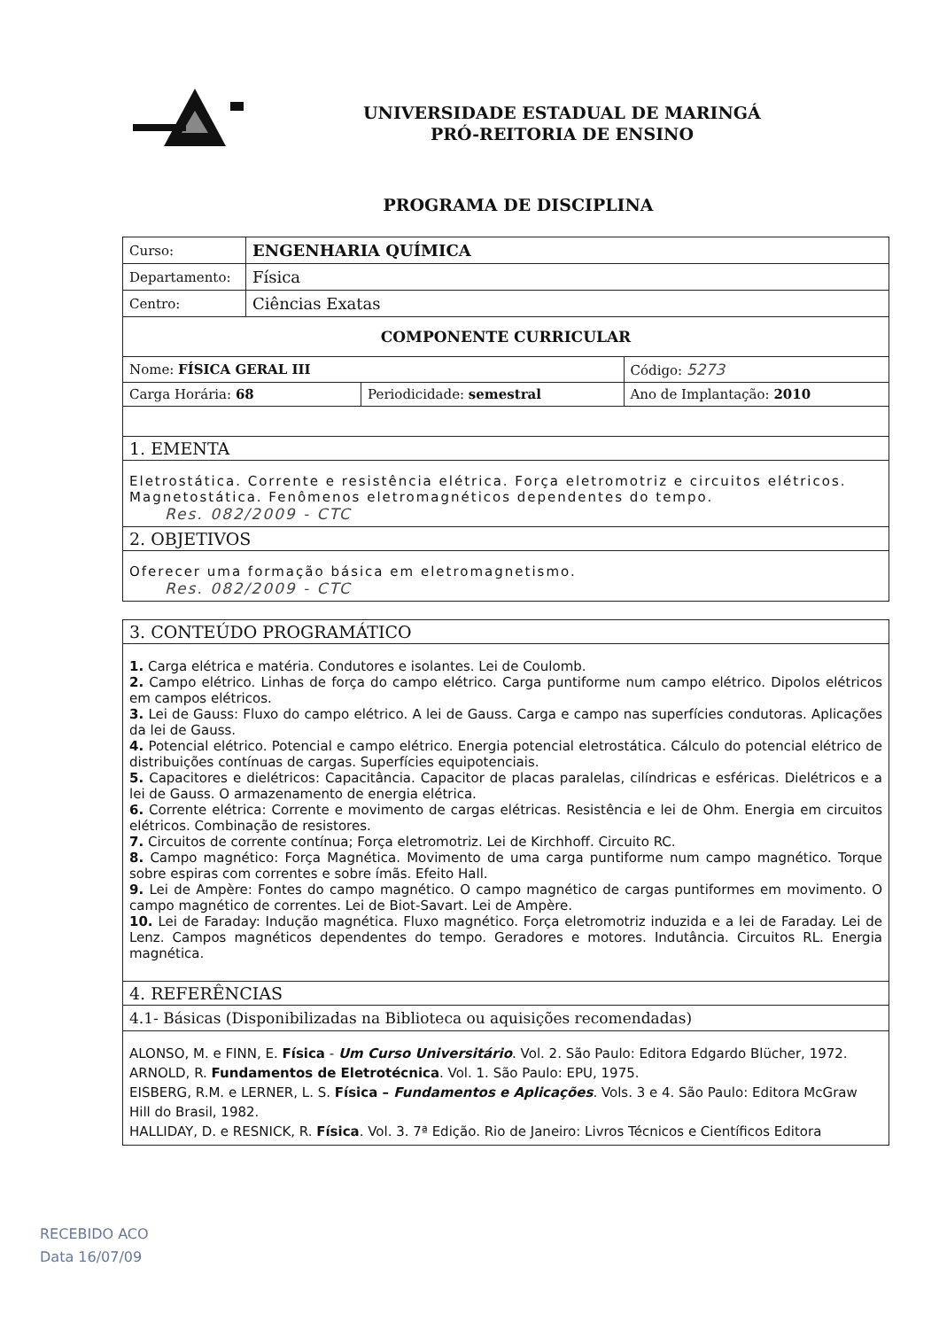UNIVERSIDADE ESTADUAL DE MARINGÁ
PRÓ-REITORIA DE ENSINO
PROGRAMA DE DISCIPLINA
| Curso: | ENGENHARIA QUÍMICA | | |
| Departamento: | Física | | |
| Centro: | Ciências Exatas | | |
| COMPONENTE CURRICULAR | | | |
| Nome: FÍSICA GERAL III | | | Código: 5273 |
| Carga Horária: 68 | | Periodicidade: semestral | Ano de Implantação: 2010 |
| 1. EMENTA | | | |
| Eletrostática. Corrente e resistência elétrica. Força eletromotriz e circuitos elétricos. Magnetostática. Fenômenos eletromagnéticos dependentes do tempo. Res. 082/2009 - CTC | | | |
| 2. OBJETIVOS | | | |
| Oferecer uma formação básica em eletromagnetismo. Res. 082/2009 - CTC | | | |
| 3. CONTEÚDO PROGRAMÁTICO |
| 1. Carga elétrica e matéria. Condutores e isolantes. Lei de Coulomb. 2. Campo elétrico. Linhas de força do campo elétrico. Carga puntiforme num campo elétrico. Dipolos elétricos em campos elétricos. 3. Lei de Gauss: Fluxo do campo elétrico. A lei de Gauss. Carga e campo nas superfícies condutoras. Aplicações da lei de Gauss. 4. Potencial elétrico. Potencial e campo elétrico. Energia potencial eletrostática. Cálculo do potencial elétrico de distribuições contínuas de cargas. Superfícies equipotenciais. 5. Capacitores e dielétricos: Capacitância. Capacitor de placas paralelas, cilíndricas e esféricas. Dielétricos e a lei de Gauss. O armazenamento de energia elétrica. 6. Corrente elétrica: Corrente e movimento de cargas elétricas. Resistência e lei de Ohm. Energia em circuitos elétricos. Combinação de resistores. 7. Circuitos de corrente contínua; Força eletromotriz. Lei de Kirchhoff. Circuito RC. 8. Campo magnético: Força Magnética. Movimento de uma carga puntiforme num campo magnético. Torque sobre espiras com correntes e sobre ímãs. Efeito Hall. 9. Lei de Ampère: Fontes do campo magnético. O campo magnético de cargas puntiformes em movimento. O campo magnético de correntes. Lei de Biot-Savart. Lei de Ampère. 10. Lei de Faraday: Indução magnética. Fluxo magnético. Força eletromotriz induzida e a lei de Faraday. Lei de Lenz. Campos magnéticos dependentes do tempo. Geradores e motores. Indutância. Circuitos RL. Energia magnética. |
| 4. REFERÊNCIAS |
| 4.1- Básicas (Disponibilizadas na Biblioteca ou aquisições recomendadas) |
| ALONSO, M. e FINN, E. Física - Um Curso Universitário . Vol. 2. São Paulo: Editora Edgardo Blücher, 1972. ARNOLD, R. Fundamentos de Eletrotécnica . Vol. 1. São Paulo: EPU, 1975. EISBERG, R.M. e LERNER, L. S. Física – Fundamentos e Aplicações . Vols. 3 e 4. São Paulo: Editora McGraw Hill do Brasil, 1982. HALLIDAY, D. e RESNICK, R. Física . Vol. 3. 7ª Edição. Rio de Janeiro: Livros Técnicos e Científicos Editora |
RECEBIDO ACO
Data 16/07/09